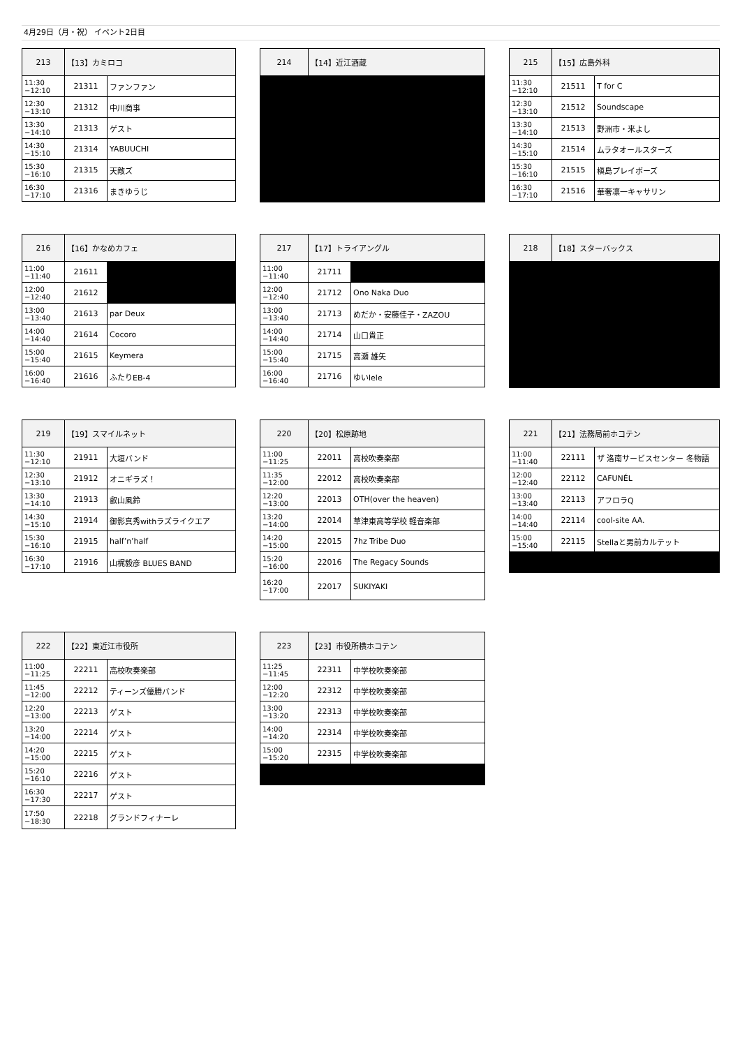4月29日（月・祝） イベント2日目
| 213 | 【13】カミロコ | |
| 11:30 −12:10 | 21311 | ファンファン |
| 12:30 −13:10 | 21312 | 中川商事 |
| 13:30 −14:10 | 21313 | ゲスト |
| 14:30 −15:10 | 21314 | YABUUCHI |
| 15:30 −16:10 | 21315 | 天敵ズ |
| 16:30 −17:10 | 21316 | まきゆうじ |
| 214 | 【14】近江酒蔵 |
| 215 | 【15】広島外科 | |
| 11:30 −12:10 | 21511 | T for C |
| 12:30 −13:10 | 21512 | Soundscape |
| 13:30 −14:10 | 21513 | 野洲市・来よし |
| 14:30 −15:10 | 21514 | ムラタオールスターズ |
| 15:30 −16:10 | 21515 | 槇島プレイボーズ |
| 16:30 −17:10 | 21516 | 華奢凛一キャサリン |
| 216 | 【16】かなめカフェ | |
| 11:00 −11:40 | 21611 | |
| 12:00 −12:40 | 21612 | |
| 13:00 −13:40 | 21613 | par Deux |
| 14:00 −14:40 | 21614 | Cocoro |
| 15:00 −15:40 | 21615 | Keymera |
| 16:00 −16:40 | 21616 | ふたりEB-4 |
| 217 | 【17】トライアングル | |
| 11:00 −11:40 | 21711 | |
| 12:00 −12:40 | 21712 | Ono Naka Duo |
| 13:00 −13:40 | 21713 | めだか・安藤佳子・ZAZOU |
| 14:00 −14:40 | 21714 | 山口貴正 |
| 15:00 −15:40 | 21715 | 高瀬 雄矢 |
| 16:00 −16:40 | 21716 | ゆいlele |
| 218 | 【18】スターバックス |
| 219 | 【19】スマイルネット | |
| 11:30 −12:10 | 21911 | 大垣バンド |
| 12:30 −13:10 | 21912 | オニギラズ！ |
| 13:30 −14:10 | 21913 | 叡山風鈴 |
| 14:30 −15:10 | 21914 | 御影真秀withラズライクエア |
| 15:30 −16:10 | 21915 | half’n’half |
| 16:30 −17:10 | 21916 | 山梶毅彦 BLUES BAND |
| 220 | 【20】松原跡地 | |
| 11:00 −11:25 | 22011 | 高校吹奏楽部 |
| 11:35 −12:00 | 22012 | 高校吹奏楽部 |
| 12:20 −13:00 | 22013 | OTH(over the heaven) |
| 13:20 −14:00 | 22014 | 草津東高等学校 軽音楽部 |
| 14:20 −15:00 | 22015 | 7hz Tribe Duo |
| 15:20 −16:00 | 22016 | The Regacy Sounds |
| 16:20 −17:00 | 22017 | SUKIYAKI |
| 221 | 【21】法務局前ホコテン | |
| 11:00 −11:40 | 22111 | ザ 洛南サービスセンター 冬物語 |
| 12:00 −12:40 | 22112 | CAFUNÉL |
| 13:00 −13:40 | 22113 | アフロラQ |
| 14:00 −14:40 | 22114 | cool-site AA. |
| 15:00 −15:40 | 22115 | Stellaと男前カルテット |
| 222 | 【22】東近江市役所 | |
| 11:00 −11:25 | 22211 | 高校吹奏楽部 |
| 11:45 −12:00 | 22212 | ティーンズ優勝バンド |
| 12:20 −13:00 | 22213 | ゲスト |
| 13:20 −14:00 | 22214 | ゲスト |
| 14:20 −15:00 | 22215 | ゲスト |
| 15:20 −16:10 | 22216 | ゲスト |
| 16:30 −17:30 | 22217 | ゲスト |
| 17:50 −18:30 | 22218 | グランドフィナーレ |
| 223 | 【23】市役所横ホコテン | |
| 11:25 −11:45 | 22311 | 中学校吹奏楽部 |
| 12:00 −12:20 | 22312 | 中学校吹奏楽部 |
| 13:00 −13:20 | 22313 | 中学校吹奏楽部 |
| 14:00 −14:20 | 22314 | 中学校吹奏楽部 |
| 15:00 −15:20 | 22315 | 中学校吹奏楽部 |